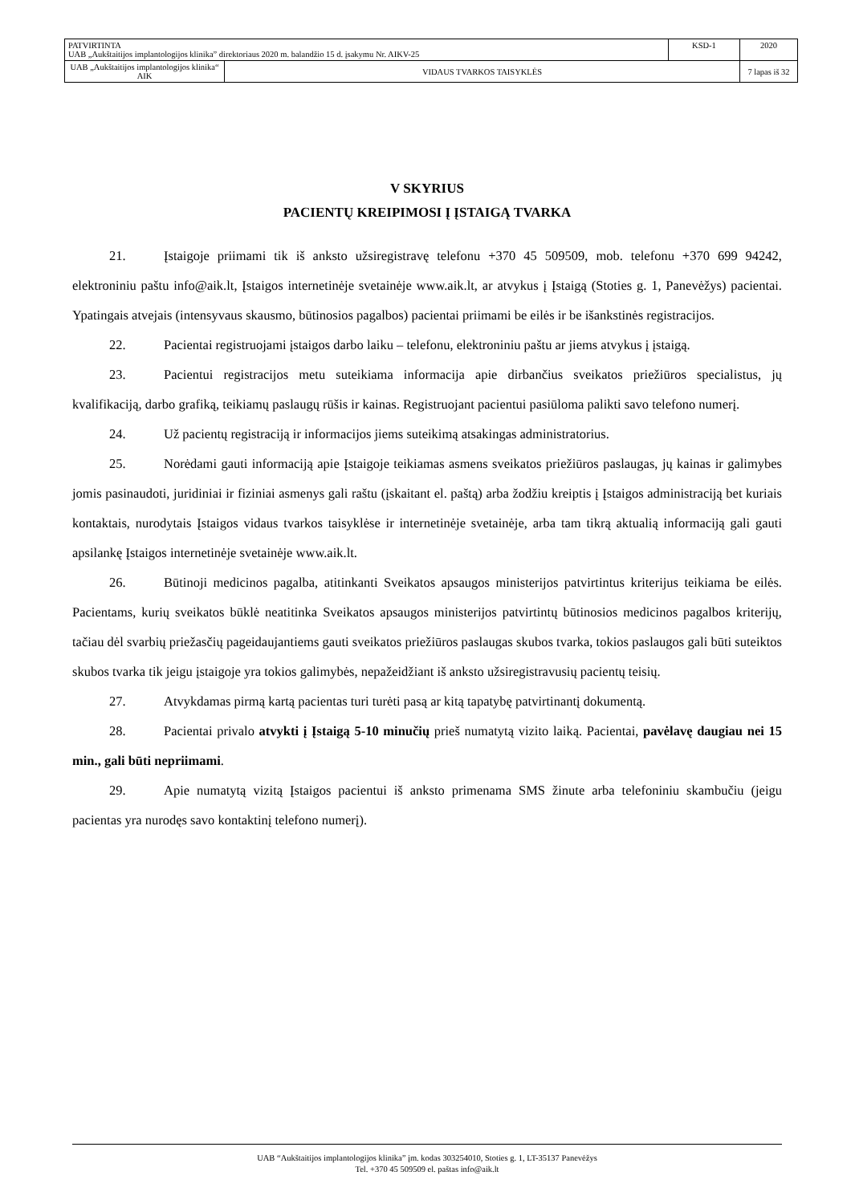| PATVIRTINTA UAB „Aukštaitijos implantologijos klinika” direktoriaus 2020 m. balandžio 15 d. įsakymu Nr. AIKV-25 | | KSD-1 | 2020 |
| UAB „Aukštaitijos implantologijos klinika“ AIK | VIDAUS TVARKOS TAISYKLĖS | | 7 lapas iš 32 |
V SKYRIUS
PACIENTŲ KREIPIMOSI Į ĮSTAIGĄ TVARKA
21. Įstaigoje priimami tik iš anksto užsiregistravę telefonu +370 45 509509, mob. telefonu +370 699 94242, elektroniniu paštu info@aik.lt, Įstaigos internetinėje svetainėje www.aik.lt, ar atvykus į Įstaigą (Stoties g. 1, Panevėžys) pacientai. Ypatingais atvejais (intensyvaus skausmo, būtinosios pagalbos) pacientai priimami be eilės ir be išankstinės registracijos.
22. Pacientai registruojami įstaigos darbo laiku – telefonu, elektroniniu paštu ar jiems atvykus į įstaigą.
23. Pacientui registracijos metu suteikiama informacija apie dirbančius sveikatos priežiūros specialistus, jų kvalifikaciją, darbo grafiką, teikiamų paslaugų rūšis ir kainas. Registruojant pacientui pasiūloma palikti savo telefono numerį.
24. Už pacientų registraciją ir informacijos jiems suteikimą atsakingas administratorius.
25. Norėdami gauti informaciją apie Įstaigoje teikiamas asmens sveikatos priežiūros paslaugas, jų kainas ir galimybes jomis pasinaudoti, juridiniai ir fiziniai asmenys gali raštu (įskaitant el. paštą) arba žodžiu kreiptis į Įstaigos administraciją bet kuriais kontaktais, nurodytais Įstaigos vidaus tvarkos taisyklėse ir internetinėje svetainėje, arba tam tikrą aktualią informaciją gali gauti apsilankę Įstaigos internetinėje svetainėje www.aik.lt.
26. Būtinoji medicinos pagalba, atitinkanti Sveikatos apsaugos ministerijos patvirtintus kriterijus teikiama be eilės. Pacientams, kurių sveikatos būklė neatitinka Sveikatos apsaugos ministerijos patvirtintų būtinosios medicinos pagalbos kriterijų, tačiau dėl svarbių priežasčių pageidaujantiems gauti sveikatos priežiūros paslaugas skubos tvarka, tokios paslaugos gali būti suteiktos skubos tvarka tik jeigu įstaigoje yra tokios galimybės, nepažeidžiant iš anksto užsiregistravusių pacientų teisių.
27. Atvykdamas pirmą kartą pacientas turi turėti pasą ar kitą tapatybę patvirtinantį dokumentą.
28. Pacientai privalo atvykti į Įstaigą 5-10 minučių prieš numatytą vizito laiką. Pacientai, pavėlavę daugiau nei 15 min., gali būti nepriimami.
29. Apie numatytą vizitą Įstaigos pacientui iš anksto primenama SMS žinute arba telefoniniu skambučiu (jeigu pacientas yra nurodęs savo kontaktinį telefono numerį).
UAB “Aukštaitijos implantologijos klinika” įm. kodas 303254010, Stoties g. 1, LT-35137 Panevėžys
Tel. +370 45 509509 el. paštas info@aik.lt